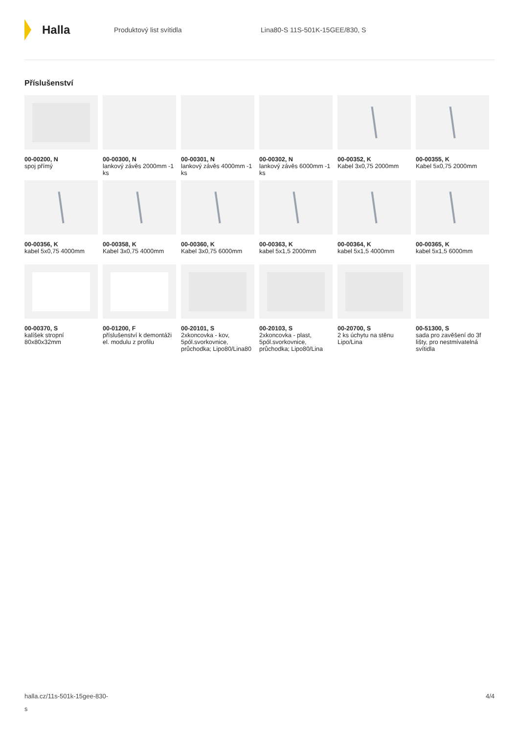Halla
Produktový list svítidla Lina80-S 11S-501K-15GEE/830, S
Příslušenství
00-00200, N
spoj přímý
00-00300, N
lankový závěs 2000mm -1 ks
00-00301, N
lankový závěs 4000mm -1 ks
00-00302, N
lankový závěs 6000mm -1 ks
00-00352, K
Kabel 3x0,75 2000mm
00-00355, K
Kabel 5x0,75 2000mm
00-00356, K
kabel 5x0,75 4000mm
00-00358, K
Kabel 3x0,75 4000mm
00-00360, K
Kabel 3x0,75 6000mm
00-00363, K
kabel 5x1,5 2000mm
00-00364, K
kabel 5x1,5 4000mm
00-00365, K
kabel 5x1,5 6000mm
00-00370, S
kalíšek stropní 80x80x32mm
00-01200, F
příslušenství k demontáži el. modulu z profilu
00-20101, S
2xkoncovka - kov, 5pól.svorkovnice, průchodka; Lipo80/Lina80
00-20103, S
2xkoncovka - plast, 5pól.svorkovnice, průchodka; Lipo80/Lina
00-20700, S
2 ks úchytu na stěnu Lipo/Lina
00-51300, S
sada pro zavěšení do 3f lišty, pro nestmívatelná svítidla
halla.cz/11s-501k-15gee-830-
s
4/4